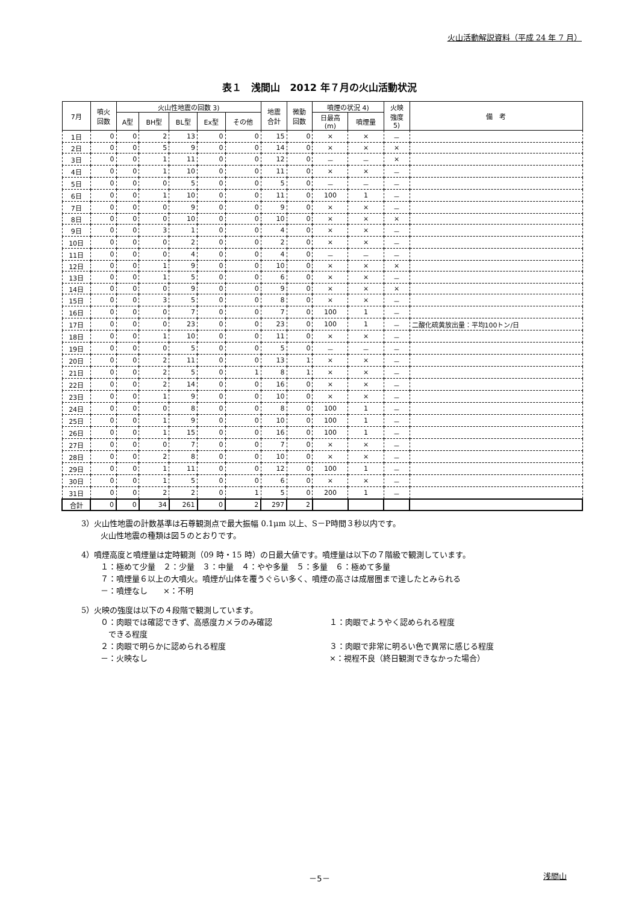火山活動解説資料（平成 24 年 7 月）
表１　浅間山　2012 年７月の火山活動状況
| 7月 | 噴火 回数 | 火山性地震の回数 3) | | | | | 地震 合計 | 微動 回数 | 噴煙の状況 4) | | 火映 強度 5) | 備 考 |
| --- | --- | --- | --- | --- | --- | --- | --- | --- | --- | --- | --- | --- |
| | | A型 | BH型 | BL型 | Ex型 | その他 | | | 日最高 (m) | 噴煙量 | | |
| 1日 | 0 | 0 | 2 | 13 | 0 | 0 | 15 | 0 | × | × | － | |
| 2日 | 0 | 0 | 5 | 9 | 0 | 0 | 14 | 0 | × | × | × | |
| 3日 | 0 | 0 | 1 | 11 | 0 | 0 | 12 | 0 | － | － | × | |
| 4日 | 0 | 0 | 1 | 10 | 0 | 0 | 11 | 0 | × | × | － | |
| 5日 | 0 | 0 | 0 | 5 | 0 | 0 | 5 | 0 | － | － | － | |
| 6日 | 0 | 0 | 1 | 10 | 0 | 0 | 11 | 0 | 100 | 1 | － | |
| 7日 | 0 | 0 | 0 | 9 | 0 | 0 | 9 | 0 | × | × | － | |
| 8日 | 0 | 0 | 0 | 10 | 0 | 0 | 10 | 0 | × | × | × | |
| 9日 | 0 | 0 | 3 | 1 | 0 | 0 | 4 | 0 | × | × | － | |
| 10日 | 0 | 0 | 0 | 2 | 0 | 0 | 2 | 0 | × | × | － | |
| 11日 | 0 | 0 | 0 | 4 | 0 | 0 | 4 | 0 | － | － | － | |
| 12日 | 0 | 0 | 1 | 9 | 0 | 0 | 10 | 0 | × | × | × | |
| 13日 | 0 | 0 | 1 | 5 | 0 | 0 | 6 | 0 | × | × | － | |
| 14日 | 0 | 0 | 0 | 9 | 0 | 0 | 9 | 0 | × | × | × | |
| 15日 | 0 | 0 | 3 | 5 | 0 | 0 | 8 | 0 | × | × | － | |
| 16日 | 0 | 0 | 0 | 7 | 0 | 0 | 7 | 0 | 100 | 1 | － | |
| 17日 | 0 | 0 | 0 | 23 | 0 | 0 | 23 | 0 | 100 | 1 | － | 二酸化硫黄放出量：平均100トン/日 |
| 18日 | 0 | 0 | 1 | 10 | 0 | 0 | 11 | 0 | × | × | － | |
| 19日 | 0 | 0 | 0 | 5 | 0 | 0 | 5 | 0 | － | － | － | |
| 20日 | 0 | 0 | 2 | 11 | 0 | 0 | 13 | 1 | × | × | － | |
| 21日 | 0 | 0 | 2 | 5 | 0 | 1 | 8 | 1 | × | × | － | |
| 22日 | 0 | 0 | 2 | 14 | 0 | 0 | 16 | 0 | × | × | － | |
| 23日 | 0 | 0 | 1 | 9 | 0 | 0 | 10 | 0 | × | × | － | |
| 24日 | 0 | 0 | 0 | 8 | 0 | 0 | 8 | 0 | 100 | 1 | － | |
| 25日 | 0 | 0 | 1 | 9 | 0 | 0 | 10 | 0 | 100 | 1 | － | |
| 26日 | 0 | 0 | 1 | 15 | 0 | 0 | 16 | 0 | 100 | 1 | － | |
| 27日 | 0 | 0 | 0 | 7 | 0 | 0 | 7 | 0 | × | × | － | |
| 28日 | 0 | 0 | 2 | 8 | 0 | 0 | 10 | 0 | × | × | － | |
| 29日 | 0 | 0 | 1 | 11 | 0 | 0 | 12 | 0 | 100 | 1 | － | |
| 30日 | 0 | 0 | 1 | 5 | 0 | 0 | 6 | 0 | × | × | － | |
| 31日 | 0 | 0 | 2 | 2 | 0 | 1 | 5 | 0 | 200 | 1 | － | |
| 合計 | 0 | 0 | 34 | 261 | 0 | 2 | 297 | 2 | | | | |
3）火山性地震の計数基準は石尊観測点で最大振幅 0.1μm 以上、S－P時間３秒以内です。
火山性地震の種類は図５のとおりです。
4）噴煙高度と噴煙量は定時観測（09 時・15 時）の日最大値です。噴煙量は以下の７階級で観測しています。
１：極めて少量　２：少量　３：中量　４：やや多量　５：多量　６：極めて多量
７：噴煙量６以上の大噴火。噴煙が山体を覆うぐらい多く、噴煙の高さは成層圏まで達したとみられる
－：噴煙なし　　×：不明
5）火映の強度は以下の４段階で観測しています。
０：肉眼では確認できず、高感度カメラのみ確認
　できる程度
１：肉眼でようやく認められる程度
２：肉眼で明らかに認められる程度
３：肉眼で非常に明るい色で異常に感じる程度
－：火映なし
×：視程不良（終日観測できなかった場合）
－5－ 浅間山